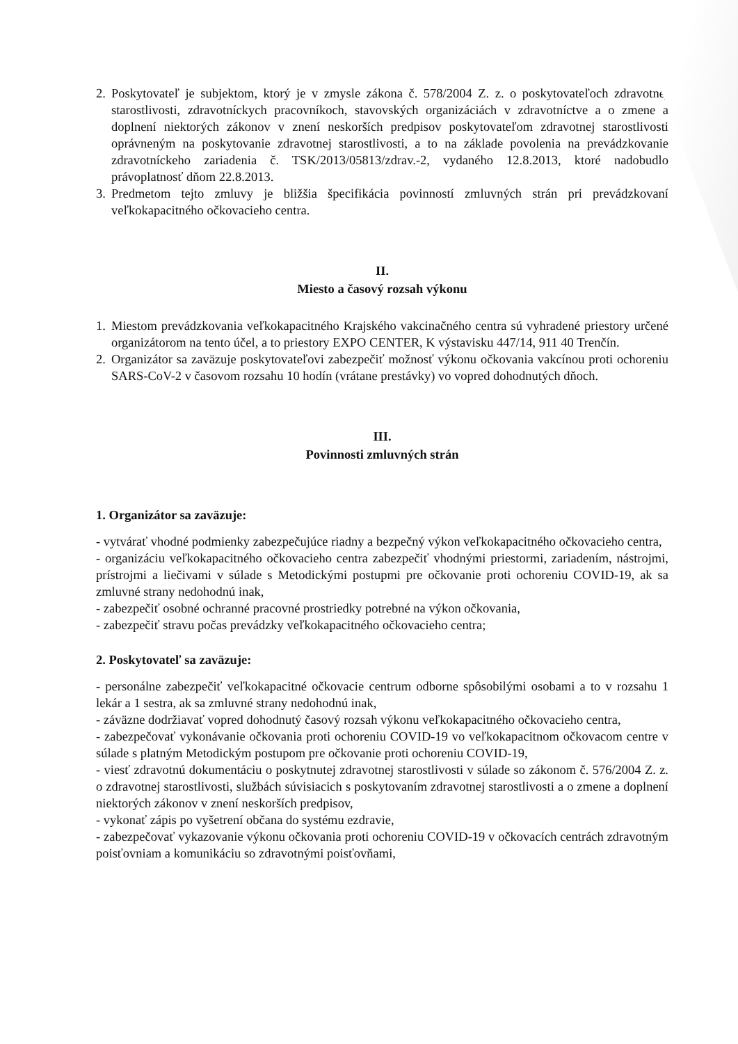2. Poskytovateľ je subjektom, ktorý je v zmysle zákona č. 578/2004 Z. z. o poskytovateľoch zdravotnej starostlivosti, zdravotníckych pracovníkoch, stavovských organizáciách v zdravotníctve a o zmene a doplnení niektorých zákonov v znení neskorších predpisov poskytovateľom zdravotnej starostlivosti oprávneným na poskytovanie zdravotnej starostlivosti, a to na základe povolenia na prevádzkovanie zdravotníckeho zariadenia č. TSK/2013/05813/zdrav.-2, vydaného 12.8.2013, ktoré nadobudlo právoplatnosť dňom 22.8.2013.
3. Predmetom tejto zmluvy je bližšia špecifikácia povinností zmluvných strán pri prevádzkovaní veľkokapacitného očkovacieho centra.
II.
Miesto a časový rozsah výkonu
1. Miestom prevádzkovania veľkokapacitného Krajského vakcinačného centra sú vyhradené priestory určené organizátorom na tento účel, a to priestory EXPO CENTER, K výstavisku 447/14, 911 40 Trenčín.
2. Organizátor sa zaväzuje poskytovateľovi zabezpečiť možnosť výkonu očkovania vakcínou proti ochoreniu SARS-CoV-2 v časovom rozsahu 10 hodín (vrátane prestávky) vo vopred dohodnutých dňoch.
III.
Povinnosti zmluvných strán
1. Organizátor sa zaväzuje:
- vytvárať vhodné podmienky zabezpečujúce riadny a bezpečný výkon veľkokapacitného očkovacieho centra,
- organizáciu veľkokapacitného očkovacieho centra zabezpečiť vhodnými priestormi, zariadením, nástrojmi, prístrojmi a liečivami v súlade s Metodickými postupmi pre očkovanie proti ochoreniu COVID-19, ak sa zmluvné strany nedohodnú inak,
- zabezpečiť osobné ochranné pracovné prostriedky potrebné na výkon očkovania,
- zabezpečiť stravu počas prevádzky veľkokapacitného očkovacieho centra;
2. Poskytovateľ sa zaväzuje:
- personálne zabezpečiť veľkokapacitné očkovacie centrum odborne spôsobilými osobami a to v rozsahu 1 lekár a 1 sestra, ak sa zmluvné strany nedohodnú inak,
- záväzne dodržiavať vopred dohodnutý časový rozsah výkonu veľkokapacitného očkovacieho centra,
- zabezpečovať vykonávanie očkovania proti ochoreniu COVID-19 vo veľkokapacitnom očkovacom centre v súlade s platným Metodickým postupom pre očkovanie proti ochoreniu COVID-19,
- viesť zdravotnú dokumentáciu o poskytnutej zdravotnej starostlivosti v súlade so zákonom č. 576/2004 Z. z. o zdravotnej starostlivosti, službách súvisiacich s poskytovaním zdravotnej starostlivosti a o zmene a doplnení niektorých zákonov v znení neskorších predpisov,
- vykonať zápis po vyšetrení občana do systému ezdravie,
- zabezpečovať vykazovanie výkonu očkovania proti ochoreniu COVID-19 v očkovacích centrách zdravotným poisťovniam a komunikáciu so zdravotnými poisťovňami,